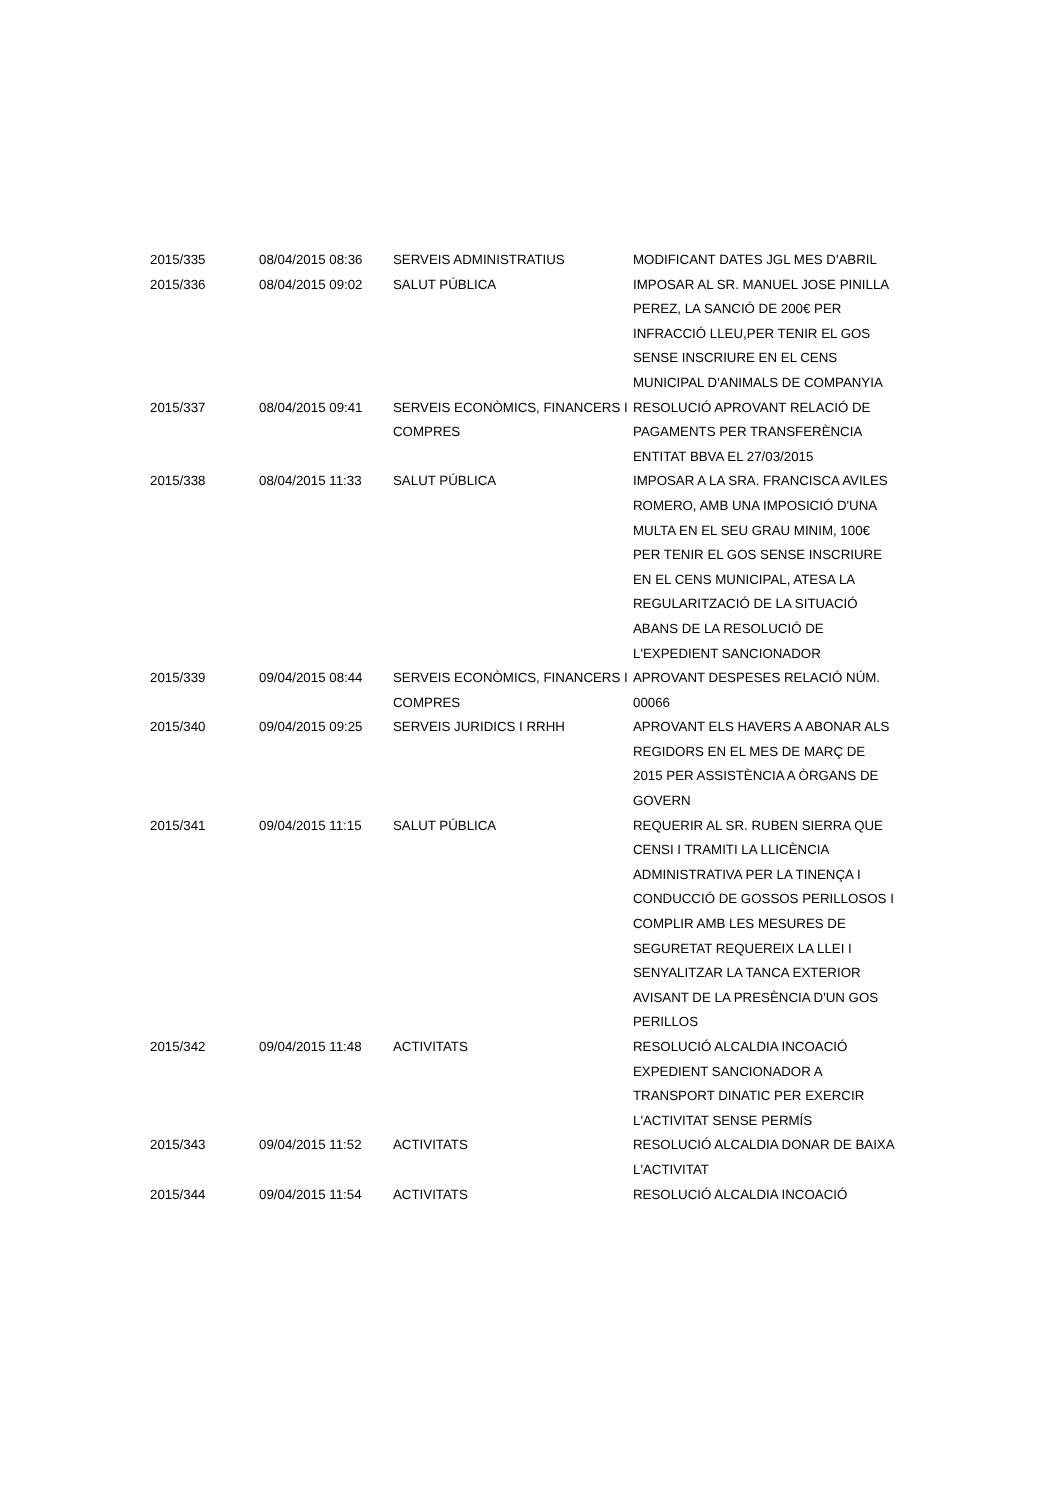| 2015/335 | 08/04/2015 08:36 | SERVEIS ADMINISTRATIUS | MODIFICANT DATES JGL MES D'ABRIL |
| 2015/336 | 08/04/2015 09:02 | SALUT PÚBLICA | IMPOSAR AL SR. MANUEL JOSE PINILLA PEREZ, LA SANCIÓ DE 200€ PER INFRACCIÓ LLEU,PER TENIR EL GOS SENSE INSCRIURE EN EL CENS MUNICIPAL D'ANIMALS DE COMPANYIA |
| 2015/337 | 08/04/2015 09:41 | SERVEIS ECONÒMICS, FINANCERS I COMPRES | RESOLUCIÓ APROVANT RELACIÓ DE PAGAMENTS PER TRANSFERÈNCIA ENTITAT BBVA EL 27/03/2015 |
| 2015/338 | 08/04/2015 11:33 | SALUT PÚBLICA | IMPOSAR A LA SRA. FRANCISCA AVILES ROMERO, AMB UNA IMPOSICIÓ D'UNA MULTA EN EL SEU GRAU MINIM, 100€ PER TENIR EL GOS SENSE INSCRIURE EN EL CENS MUNICIPAL, ATESA LA REGULARITZACIÓ DE LA SITUACIÓ ABANS DE LA RESOLUCIÓ DE L'EXPEDIENT SANCIONADOR |
| 2015/339 | 09/04/2015 08:44 | SERVEIS ECONÒMICS, FINANCERS I COMPRES | APROVANT DESPESES RELACIÓ NÚM. 00066 |
| 2015/340 | 09/04/2015 09:25 | SERVEIS JURIDICS I RRHH | APROVANT ELS HAVERS A ABONAR ALS REGIDORS EN EL MES DE MARÇ DE 2015 PER ASSISTÈNCIA A ÒRGANS DE GOVERN |
| 2015/341 | 09/04/2015 11:15 | SALUT PÚBLICA | REQUERIR AL SR. RUBEN SIERRA QUE CENSI I TRAMITI LA LLICÈNCIA ADMINISTRATIVA PER LA TINENÇA I CONDUCCIÓ DE GOSSOS PERILLOSOS I COMPLIR AMB LES MESURES DE SEGURETAT REQUEREIX LA LLEI I SENYALITZAR LA TANCA EXTERIOR AVISANT DE LA PRESÈNCIA D'UN GOS PERILLOS |
| 2015/342 | 09/04/2015 11:48 | ACTIVITATS | RESOLUCIÓ ALCALDIA INCOACIÓ EXPEDIENT SANCIONADOR A TRANSPORT DINATIC PER EXERCIR L'ACTIVITAT SENSE PERMÍS |
| 2015/343 | 09/04/2015 11:52 | ACTIVITATS | RESOLUCIÓ ALCALDIA DONAR DE BAIXA L'ACTIVITAT |
| 2015/344 | 09/04/2015 11:54 | ACTIVITATS | RESOLUCIÓ ALCALDIA INCOACIÓ |